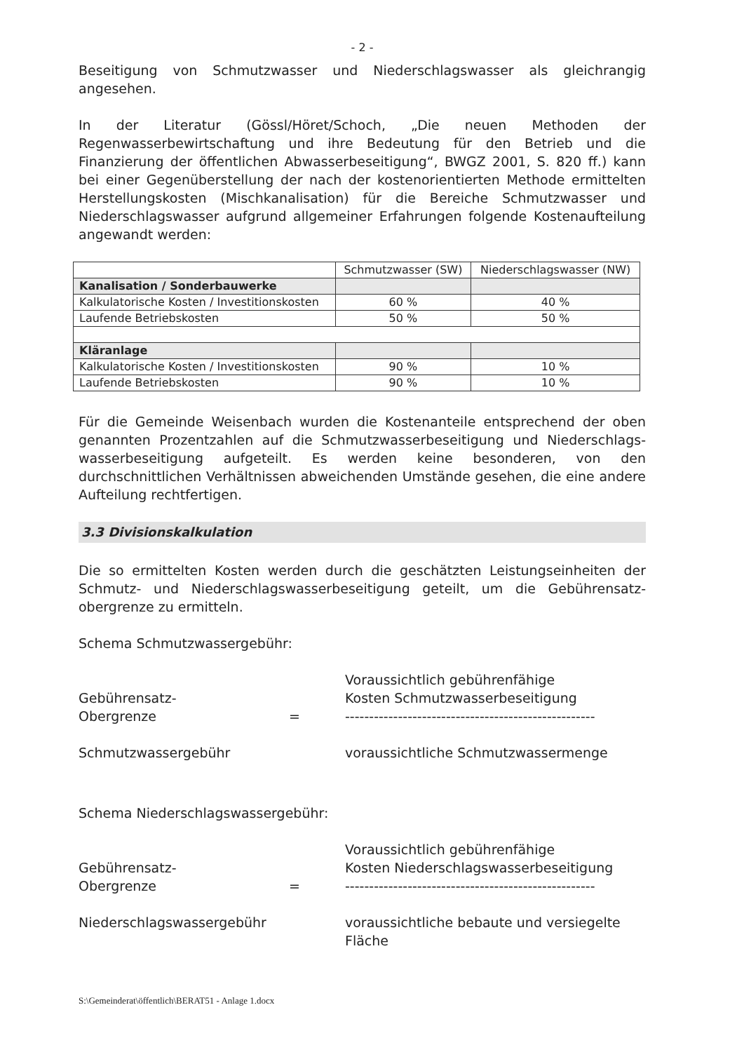- 2 -
Beseitigung von Schmutzwasser und Niederschlagswasser als gleichrangig angesehen.
In der Literatur (Gössl/Höret/Schoch, „Die neuen Methoden der Regenwasserbewirtschaftung und ihre Bedeutung für den Betrieb und die Finanzierung der öffentlichen Abwasserbeseitigung“, BWGZ 2001, S. 820 ff.) kann bei einer Gegenüberstellung der nach der kostenorientierten Methode ermittelten Herstellungskosten (Mischkanalisation) für die Bereiche Schmutzwasser und Niederschlagswasser aufgrund allgemeiner Erfahrungen folgende Kostenaufteilung angewandt werden:
| | Schmutzwasser (SW) | Niederschlagswasser (NW) |
| Kanalisation / Sonderbauwerke | | |
| Kalkulatorische Kosten / Investitionskosten | 60 % | 40 % |
| Laufende Betriebskosten | 50 % | 50 % |
| Kläranlage | | |
| Kalkulatorische Kosten / Investitionskosten | 90 % | 10 % |
| Laufende Betriebskosten | 90 % | 10 % |
Für die Gemeinde Weisenbach wurden die Kostenanteile entsprechend der oben genannten Prozentzahlen auf die Schmutzwasserbeseitigung und Niederschlags­wasserbeseitigung aufgeteilt. Es werden keine besonderen, von den durchschnittlichen Verhältnissen abweichenden Umstände gesehen, die eine andere Aufteilung rechtfertigen.
3.3 Divisionskalkulation
Die so ermittelten Kosten werden durch die geschätzten Leistungseinheiten der Schmutz- und Niederschlagswasserbeseitigung geteilt, um die Gebührensatz­obergrenze zu ermitteln.
Schema Schmutzwassergebühr:
Gebührensatz-
Obergrenze
Schmutzwassergebühr
=
Voraussichtlich gebührenfähige
Kosten Schmutzwasserbeseitigung
----------------------------------------------------
voraussichtliche Schmutzwassermenge
Schema Niederschlagswassergebühr:
Gebührensatz-
Obergrenze
Niederschlagswassergebühr
=
Voraussichtlich gebührenfähige
Kosten Niederschlagswasserbeseitigung
----------------------------------------------------
voraussichtliche bebaute und versiegelte Fläche
S:\Gemeinderat\öffentlich\BERAT51 - Anlage 1.docx